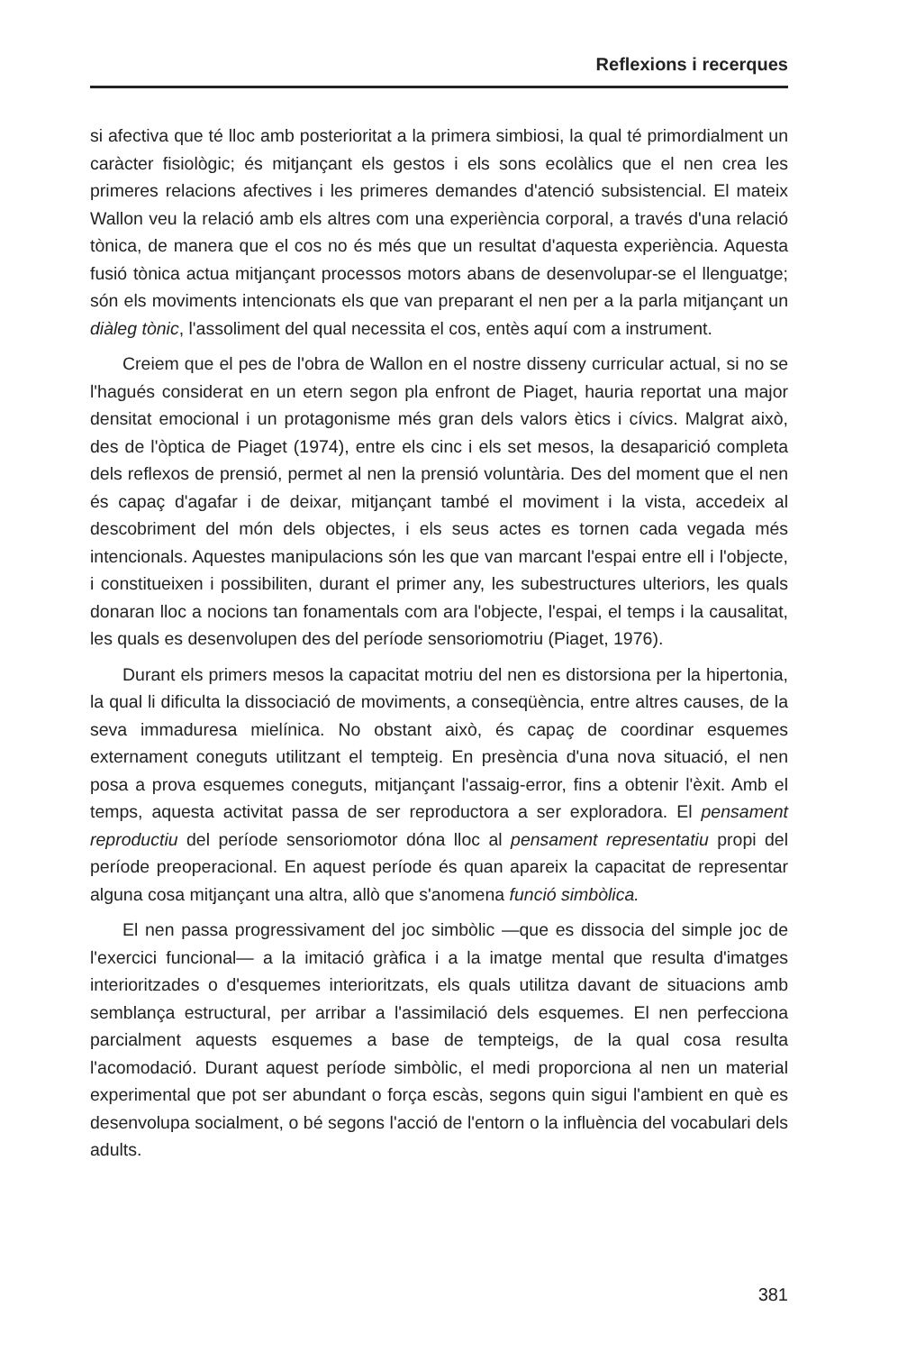Reflexions i recerques
si afectiva que té lloc amb posterioritat a la primera simbiosi, la qual té primordialment un caràcter fisiològic; és mitjançant els gestos i els sons ecolàlics que el nen crea les primeres relacions afectives i les primeres demandes d'atenció subsistencial. El mateix Wallon veu la relació amb els altres com una experiència corporal, a través d'una relació tònica, de manera que el cos no és més que un resultat d'aquesta experiència. Aquesta fusió tònica actua mitjançant processos motors abans de desenvolupar-se el llenguatge; són els moviments intencionats els que van preparant el nen per a la parla mitjançant un diàleg tònic, l'assoliment del qual necessita el cos, entès aquí com a instrument.
Creiem que el pes de l'obra de Wallon en el nostre disseny curricular actual, si no se l'hagués considerat en un etern segon pla enfront de Piaget, hauria reportat una major densitat emocional i un protagonisme més gran dels valors ètics i cívics. Malgrat això, des de l'òptica de Piaget (1974), entre els cinc i els set mesos, la desaparició completa dels reflexos de prensió, permet al nen la prensió voluntària. Des del moment que el nen és capaç d'agafar i de deixar, mitjançant també el moviment i la vista, accedeix al descobriment del món dels objectes, i els seus actes es tornen cada vegada més intencionals. Aquestes manipulacions són les que van marcant l'espai entre ell i l'objecte, i constitueixen i possibiliten, durant el primer any, les subestructures ulteriors, les quals donaran lloc a nocions tan fonamentals com ara l'objecte, l'espai, el temps i la causalitat, les quals es desenvolupen des del període sensoriomotriu (Piaget, 1976).
Durant els primers mesos la capacitat motriu del nen es distorsiona per la hipertonia, la qual li dificulta la dissociació de moviments, a conseqüència, entre altres causes, de la seva immaduresa mielínica. No obstant això, és capaç de coordinar esquemes externament coneguts utilitzant el tempteig. En presència d'una nova situació, el nen posa a prova esquemes coneguts, mitjançant l'assaig-error, fins a obtenir l'èxit. Amb el temps, aquesta activitat passa de ser reproductora a ser exploradora. El pensament reproductiu del període sensoriomotor dóna lloc al pensament representatiu propi del període preoperacional. En aquest període és quan apareix la capacitat de representar alguna cosa mitjançant una altra, allò que s'anomena funció simbòlica.
El nen passa progressivament del joc simbòlic —que es dissocia del simple joc de l'exercici funcional— a la imitació gràfica i a la imatge mental que resulta d'imatges interioritzades o d'esquemes interioritzats, els quals utilitza davant de situacions amb semblança estructural, per arribar a l'assimilació dels esquemes. El nen perfecciona parcialment aquests esquemes a base de tempteigs, de la qual cosa resulta l'acomodació. Durant aquest període simbòlic, el medi proporciona al nen un material experimental que pot ser abundant o força escàs, segons quin sigui l'ambient en què es desenvolupa socialment, o bé segons l'acció de l'entorn o la influència del vocabulari dels adults.
381